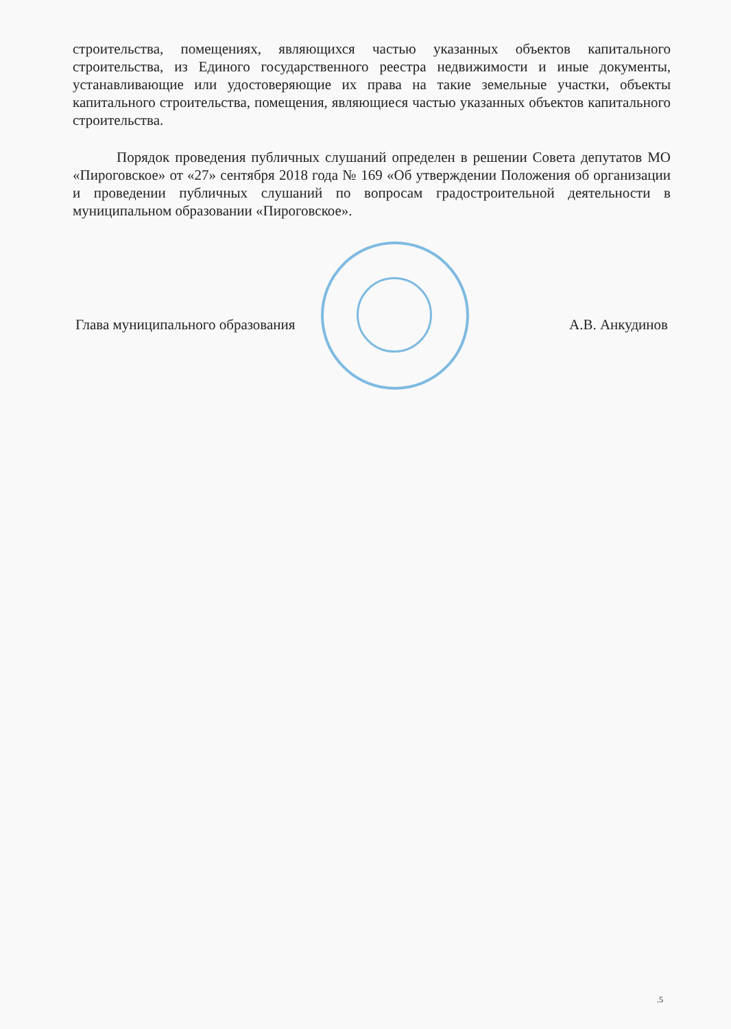строительства, помещениях, являющихся частью указанных объектов капитального строительства, из Единого государственного реестра недвижимости и иные документы, устанавливающие или удостоверяющие их права на такие земельные участки, объекты капитального строительства, помещения, являющиеся частью указанных объектов капитального строительства.
Порядок проведения публичных слушаний определен в решении Совета депутатов МО «Пироговское» от «27» сентября 2018 года № 169 «Об утверждении Положения об организации и проведении публичных слушаний по вопросам градостроительной деятельности в муниципальном образовании «Пироговское».
Глава муниципального образования А.В. Анкудинов
.5